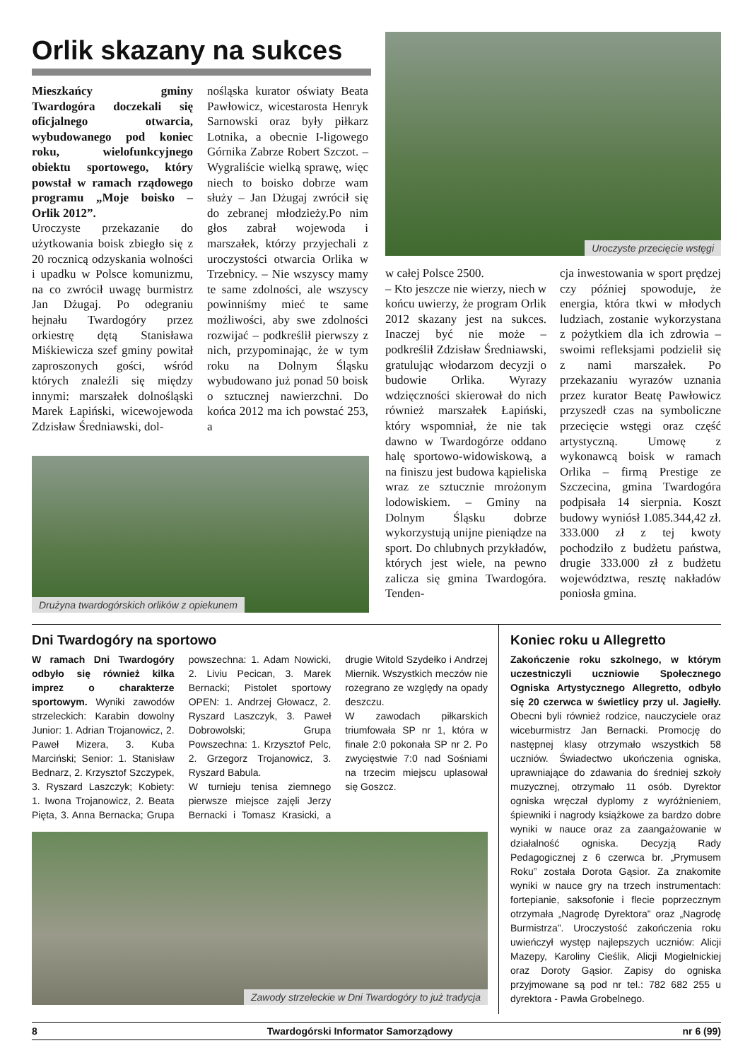Orlik skazany na sukces
Mieszkańcy gminy Twardogóra doczekali się oficjalnego otwarcia, wybudowanego pod koniec roku, wielofunkcyjnego obiektu sportowego, który powstał w ramach rządowego programu „Moje boisko – Orlik 2012”.
Uroczyste przekazanie do użytkowania boisk zbiegło się z 20 rocznicą odzyskania wolności i upadku w Polsce komunizmu, na co zwrócił uwagę burmistrz Jan Dżugaj. Po odegraniu hejnału Twardogóry przez orkiestrę dętą Stanisława Miśkiewicza szef gminy powitał zaproszonych gości, wśród których znaleźli się między innymi: marszałek dolnośląski Marek Łapiński, wicewojewoda Zdzisław Średniawski, dol-
nośląska kurator oświaty Beata Pawłowicz, wicestarosta Henryk Sarnowski oraz były piłkarz Lotnika, a obecnie I-ligowego Górnika Zabrze Robert Szczot. – Wygraliście wielką sprawę, więc niech to boisko dobrze wam służy – Jan Dżugaj zwrócił się do zebranej młodzieży.Po nim głos zabrał wojewoda i marszałek, którzy przyjechali z uroczystości otwarcia Orlika w Trzebnicy. – Nie wszyscy mamy te same zdolności, ale wszyscy powinniśmy mieć te same możliwości, aby swe zdolności rozwijać – podkreślił pierwszy z nich, przypominając, że w tym roku na Dolnym Śląsku wybudowano już ponad 50 boisk o sztucznej nawierzchni. Do końca 2012 ma ich powstać 253, a
Uroczyste przecięcie wstęgi
w całej Polsce 2500.
– Kto jeszcze nie wierzy, niech w końcu uwierzy, że program Orlik 2012 skazany jest na sukces. Inaczej być nie może – podkreślił Zdzisław Średniawski, gratulując włodarzom decyzji o budowie Orlika. Wyrazy wdzięczności skierował do nich również marszałek Łapiński, który wspomniał, że nie tak dawno w Twardogórze oddano halę sportowo-widowiskową, a na finiszu jest budowa kąpieliska wraz ze sztucznie mrożonym lodowiskiem. – Gminy na Dolnym Śląsku dobrze wykorzystują unijne pieniądze na sport. Do chlubnych przykładów, których jest wiele, na pewno zalicza się gmina Twardogóra. Tenden-
cja inwestowania w sport prędzej czy później spowoduje, że energia, która tkwi w młodych ludziach, zostanie wykorzystana z pożytkiem dla ich zdrowia – swoimi refleksjami podzielił się z nami marszałek. Po przekazaniu wyrazów uznania przez kurator Beatę Pawłowicz przyszedł czas na symboliczne przecięcie wstęgi oraz część artystyczną. Umowę z wykonawcą boisk w ramach Orlika – firmą Prestige ze Szczecina, gmina Twardogóra podpisała 14 sierpnia. Koszt budowy wyniósł 1.085.344,42 zł. 333.000 zł z tej kwoty pochodziło z budżetu państwa, drugie 333.000 zł z budżetu województwa, resztę nakładów poniosła gmina.
Drużyna twardogórskich orlików z opiekunem
Dni Twardogóry na sportowo
W ramach Dni Twardogóry odbyło się również kilka imprez o charakterze sportowym. Wyniki zawodów strzeleckich: Karabin dowolny Junior: 1. Adrian Trojanowicz, 2. Paweł Mizera, 3. Kuba Marciński; Senior: 1. Stanisław Bednarz, 2. Krzysztof Szczypek, 3. Ryszard Laszczyk; Kobiety: 1. Iwona Trojanowicz, 2. Beata Pięta, 3. Anna Bernacka; Grupa powszechna: 1. Adam Nowicki, 2. Liviu Pecican, 3. Marek Bernacki; Pistolet sportowy OPEN: 1. Andrzej Głowacz, 2. Ryszard Laszczyk, 3. Paweł Dobrowolski; Grupa Powszechna: 1. Krzysztof Pelc, 2. Grzegorz Trojanowicz, 3. Ryszard Babula.
W turnieju tenisa ziemnego pierwsze miejsce zajęli Jerzy Bernacki i Tomasz Krasicki, a drugie Witold Szydełko i Andrzej Miernik. Wszystkich meczów nie rozegrano ze względy na opady deszczu.
W zawodach piłkarskich triumfowała SP nr 1, która w finale 2:0 pokonała SP nr 2. Po zwycięstwie 7:0 nad Sośniami na trzecim miejscu uplasował się Goszcz.
Zawody strzeleckie w Dni Twardogóry to już tradycja
Koniec roku u Allegretto
Zakończenie roku szkolnego, w którym uczestniczyli uczniowie Społecznego Ogniska Artystycznego Allegretto, odbyło się 20 czerwca w świetlicy przy ul. Jagiełły. Obecni byli również rodzice, nauczyciele oraz wiceburmistrz Jan Bernacki. Promocję do następnej klasy otrzymało wszystkich 58 uczniów. Świadectwo ukończenia ogniska, uprawniające do zdawania do średniej szkoły muzycznej, otrzymało 11 osób. Dyrektor ogniska wręczał dyplomy z wyróżnieniem, śpiewniki i nagrody książkowe za bardzo dobre wyniki w nauce oraz za zaangażowanie w działalność ogniska. Decyzją Rady Pedagogicznej z 6 czerwca br. „Prymusem Roku” została Dorota Gąsior. Za znakomite wyniki w nauce gry na trzech instrumentach: fortepianie, saksofonie i flecie poprzecznym otrzymała „Nagrodę Dyrektora” oraz „Nagrodę Burmistrza”. Uroczystość zakończenia roku uwieńczył występ najlepszych uczniów: Alicji Mazepy, Karoliny Cieślik, Alicji Mogielnickiej oraz Doroty Gąsior. Zapisy do ogniska przyjmowane są pod nr tel.: 782 682 255 u dyrektora - Pawła Grobelnego.
8 Twardogórski Informator Samorządowy nr 6 (99)